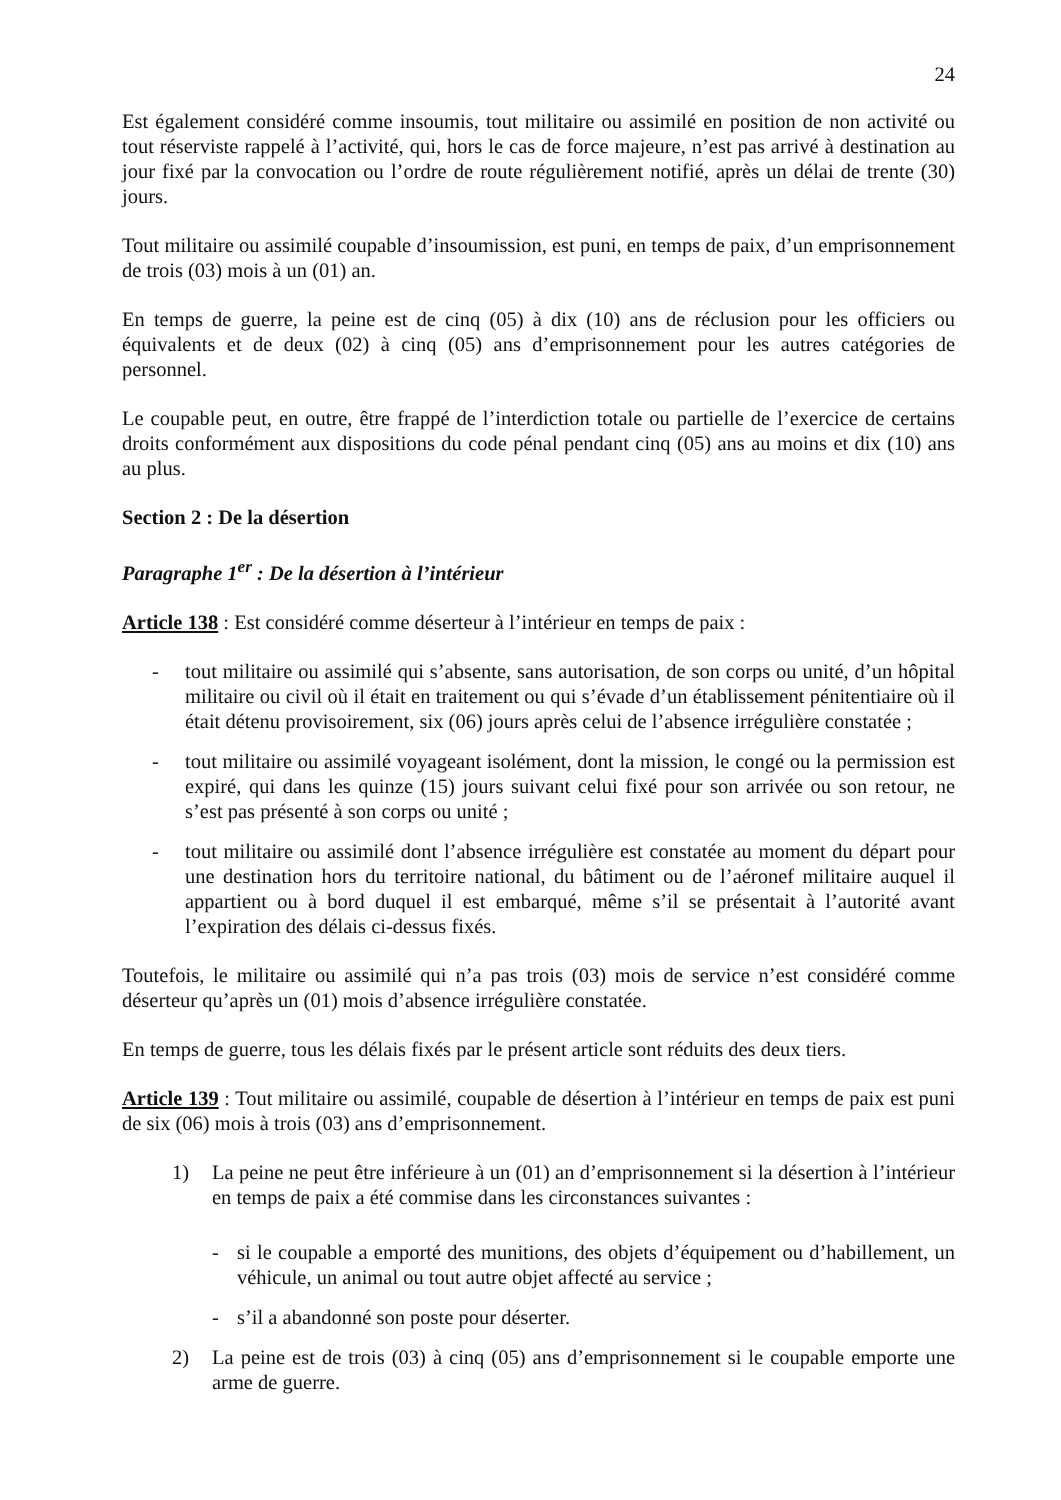24
Est également considéré comme insoumis, tout militaire ou assimilé en position de non activité ou tout réserviste rappelé à l’activité, qui, hors le cas de force majeure, n’est pas arrivé à destination au jour fixé par la convocation ou l’ordre de route régulièrement notifié, après un délai de trente (30) jours.
Tout militaire ou assimilé coupable d’insoumission, est puni, en temps de paix, d’un emprisonnement de trois (03) mois à un (01) an.
En temps de guerre, la peine est de cinq (05) à dix (10) ans de réclusion pour les officiers ou équivalents et de deux (02) à cinq (05) ans d’emprisonnement pour les autres catégories de personnel.
Le coupable peut, en outre, être frappé de l’interdiction totale ou partielle de l’exercice de certains droits conformément aux dispositions du code pénal pendant cinq (05) ans au moins et dix (10) ans au plus.
Section 2 : De la désertion
Paragraphe 1<sup>er</sup> : De la désertion à l’intérieur
Article 138 : Est considéré comme déserteur à l’intérieur en temps de paix :
- tout militaire ou assimilé qui s’absente, sans autorisation, de son corps ou unité, d’un hôpital militaire ou civil où il était en traitement ou qui s’évade d’un établissement pénitentiaire où il était détenu provisoirement, six (06) jours après celui de l’absence irrégulière constatée ;
- tout militaire ou assimilé voyageant isolément, dont la mission, le congé ou la permission est expiré, qui dans les quinze (15) jours suivant celui fixé pour son arrivée ou son retour, ne s’est pas présenté à son corps ou unité ;
- tout militaire ou assimilé dont l’absence irrégulière est constatée au moment du départ pour une destination hors du territoire national, du bâtiment ou de l’aéronef militaire auquel il appartient ou à bord duquel il est embarqué, même s’il se présentait à l’autorité avant l’expiration des délais ci-dessus fixés.
Toutefois, le militaire ou assimilé qui n’a pas trois (03) mois de service n’est considéré comme déserteur qu’après un (01) mois d’absence irrégulière constatée.
En temps de guerre, tous les délais fixés par le présent article sont réduits des deux tiers.
Article 139 : Tout militaire ou assimilé, coupable de désertion à l’intérieur en temps de paix est puni de six (06) mois à trois (03) ans d’emprisonnement.
1) La peine ne peut être inférieure à un (01) an d’emprisonnement si la désertion à l’intérieur en temps de paix a été commise dans les circonstances suivantes :
- si le coupable a emporté des munitions, des objets d’équipement ou d’habillement, un véhicule, un animal ou tout autre objet affecté au service ;
- s’il a abandonné son poste pour déserter.
2) La peine est de trois (03) à cinq (05) ans d’emprisonnement si le coupable emporte une arme de guerre.